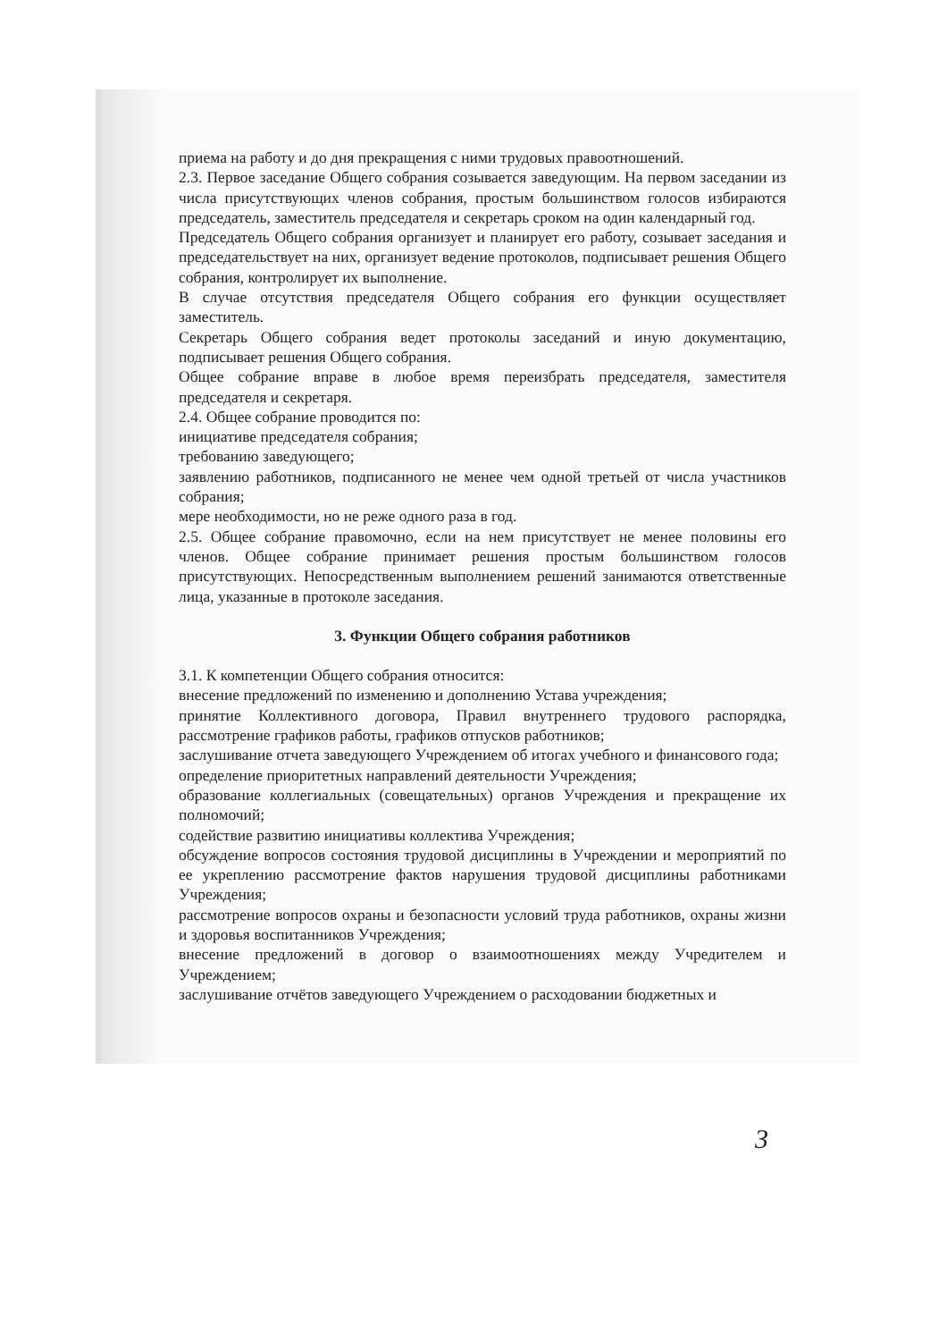приема на работу и до дня прекращения с ними трудовых правоотношений.
2.3. Первое заседание Общего собрания созывается заведующим. На первом заседании из числа присутствующих членов собрания, простым большинством голосов избираются председатель, заместитель председателя и секретарь сроком на один календарный год.
Председатель Общего собрания организует и планирует его работу, созывает заседания и председательствует на них, организует ведение протоколов, подписывает решения Общего собрания, контролирует их выполнение.
В случае отсутствия председателя Общего собрания его функции осуществляет заместитель.
Секретарь Общего собрания ведет протоколы заседаний и иную документацию, подписывает решения Общего собрания.
Общее собрание вправе в любое время переизбрать председателя, заместителя председателя и секретаря.
2.4. Общее собрание проводится по:
инициативе председателя собрания;
требованию заведующего;
заявлению работников, подписанного не менее чем одной третьей от числа участников собрания;
мере необходимости, но не реже одного раза в год.
2.5. Общее собрание правомочно, если на нем присутствует не менее половины его членов. Общее собрание принимает решения простым большинством голосов присутствующих. Непосредственным выполнением решений занимаются ответственные лица, указанные в протоколе заседания.
3. Функции Общего собрания работников
3.1. К компетенции Общего собрания относится:
внесение предложений по изменению и дополнению Устава учреждения;
принятие Коллективного договора, Правил внутреннего трудового распорядка, рассмотрение графиков работы, графиков отпусков работников;
заслушивание отчета заведующего Учреждением об итогах учебного и финансового года;
определение приоритетных направлений деятельности Учреждения;
образование коллегиальных (совещательных) органов Учреждения и прекращение их полномочий;
содействие развитию инициативы коллектива Учреждения;
обсуждение вопросов состояния трудовой дисциплины в Учреждении и мероприятий по ее укреплению рассмотрение фактов нарушения трудовой дисциплины работниками Учреждения;
рассмотрение вопросов охраны и безопасности условий труда работников, охраны жизни и здоровья воспитанников Учреждения;
внесение предложений в договор о взаимоотношениях между Учредителем и Учреждением;
заслушивание отчётов заведующего Учреждением о расходовании бюджетных и
3